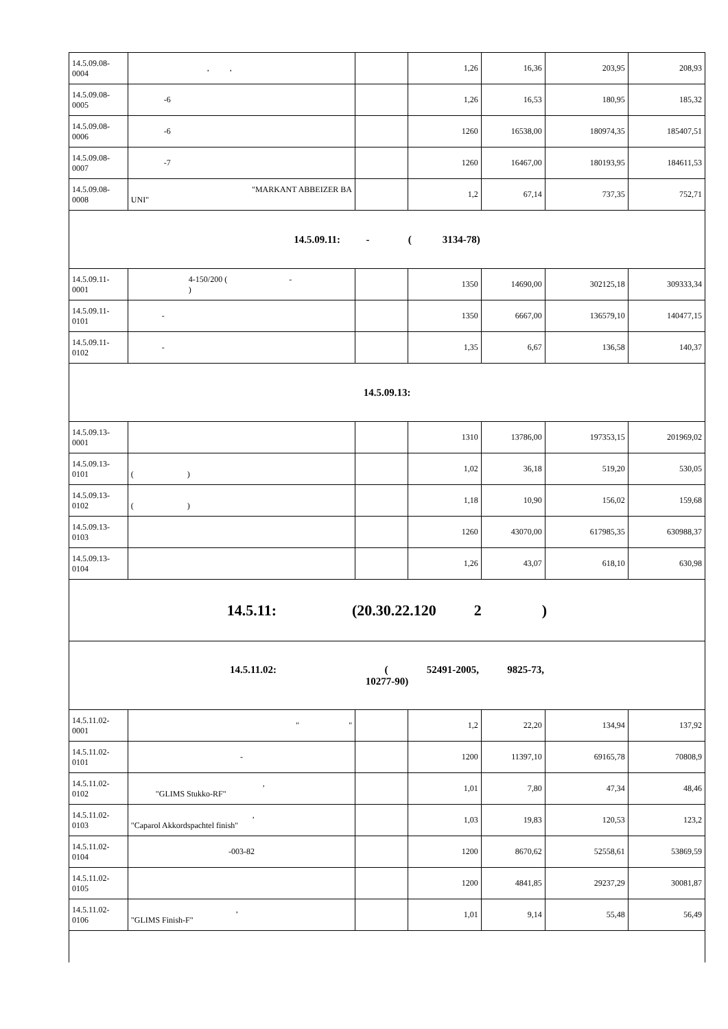| 14.5.09.08-0004 | , , | | 1,26 | 16,36 | 203,95 | 208,93 |
| 14.5.09.08-0005 | -6 | | 1,26 | 16,53 | 180,95 | 185,32 |
| 14.5.09.08-0006 | -6 | | 1260 | 16538,00 | 180974,35 | 185407,51 |
| 14.5.09.08-0007 | -7 | | 1260 | 16467,00 | 180193,95 | 184611,53 |
| 14.5.09.08-0008 | "MARKANT ABBEIZER BA UNI" | | 1,2 | 67,14 | 737,35 | 752,71 |
| 14.5.09.11: - ( 3134-78) | | | | | | |
| 14.5.09.11-0001 | 4-150/200 ( - ) | | 1350 | 14690,00 | 302125,18 | 309333,34 |
| 14.5.09.11-0101 | - | | 1350 | 6667,00 | 136579,10 | 140477,15 |
| 14.5.09.11-0102 | - | | 1,35 | 6,67 | 136,58 | 140,37 |
| 14.5.09.13: | | | | | | |
| 14.5.09.13-0001 | | | 1310 | 13786,00 | 197353,15 | 201969,02 |
| 14.5.09.13-0101 | ( ) | | 1,02 | 36,18 | 519,20 | 530,05 |
| 14.5.09.13-0102 | ( ) | | 1,18 | 10,90 | 156,02 | 159,68 |
| 14.5.09.13-0103 | | | 1260 | 43070,00 | 617985,35 | 630988,37 |
| 14.5.09.13-0104 | | | 1,26 | 43,07 | 618,10 | 630,98 |
| 14.5.11: (20.30.22.120 2 ) | | | | | | |
| 14.5.11.02: ( 52491-2005, 9825-73, 10277-90) | | | | | | |
| 14.5.11.02-0001 | " " | | 1,2 | 22,20 | 134,94 | 137,92 |
| 14.5.11.02-0101 | - | | 1200 | 11397,10 | 69165,78 | 70808,9 |
| 14.5.11.02-0102 | , "GLIMS Stukko-RF" | | 1,01 | 7,80 | 47,34 | 48,46 |
| 14.5.11.02-0103 | , "Caparol Akkordspachtel finish" | | 1,03 | 19,83 | 120,53 | 123,2 |
| 14.5.11.02-0104 | -003-82 | | 1200 | 8670,62 | 52558,61 | 53869,59 |
| 14.5.11.02-0105 | | | 1200 | 4841,85 | 29237,29 | 30081,87 |
| 14.5.11.02-0106 | , "GLIMS Finish-F" | | 1,01 | 9,14 | 55,48 | 56,49 |